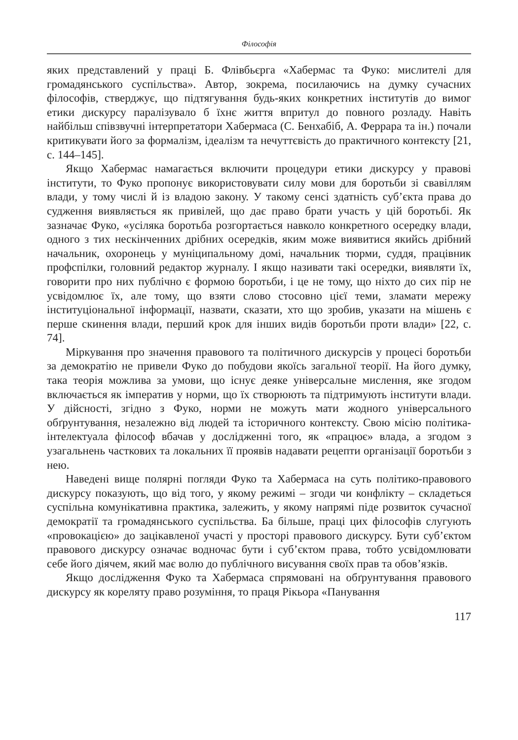Філософія
яких представлений у праці Б. Флівбьєрга «Хабермас та Фуко: мислителі для громадянського суспільства». Автор, зокрема, посилаючись на думку сучасних філософів, стверджує, що підтягування будь-яких конкретних інститутів до вимог етики дискурсу паралізувало б їхнє життя впритул до повного розладу. Навіть найбільш співзвучні інтерпретатори Хабермаса (С. Бенхабіб, А. Феррара та ін.) почали критикувати його за формалізм, ідеалізм та нечуттєвість до практичного контексту [21, с. 144–145].
Якщо Хабермас намагається включити процедури етики дискурсу у правові інститути, то Фуко пропонує використовувати силу мови для боротьби зі свавіллям влади, у тому числі й із владою закону. У такому сенсі здатність суб’єкта права до судження виявляється як привілей, що дає право брати участь у цій боротьбі. Як зазначає Фуко, «усіляка боротьба розгортається навколо конкретного осередку влади, одного з тих нескінченних дрібних осередків, яким може виявитися якийсь дрібний начальник, охоронець у муніципальному домі, начальник тюрми, суддя, працівник профспілки, головний редактор журналу. І якщо називати такі осередки, виявляти їх, говорити про них публічно є формою боротьби, і це не тому, що ніхто до сих пір не усвідомлює їх, але тому, що взяти слово стосовно цієї теми, зламати мережу інституціональної інформації, назвати, сказати, хто що зробив, указати на мішень є перше скинення влади, перший крок для інших видів боротьби проти влади» [22, с. 74].
Міркування про значення правового та політичного дискурсів у процесі боротьби за демократію не привели Фуко до побудови якоїсь загальної теорії. На його думку, така теорія можлива за умови, що існує деяке універсальне мислення, яке згодом включається як імператив у норми, що їх створюють та підтримують інститути влади. У дійсності, згідно з Фуко, норми не можуть мати жодного універсального обґрунтування, незалежно від людей та історичного контексту. Свою місію політика-інтелектуала філософ вбачав у дослідженні того, як «працює» влада, а згодом з узагальнень часткових та локальних її проявів надавати рецепти організації боротьби з нею.
Наведені вище полярні погляди Фуко та Хабермаса на суть політико-правового дискурсу показують, що від того, у якому режимі – згоди чи конфлікту – складеться суспільна комунікативна практика, залежить, у якому напрямі піде розвиток сучасної демократії та громадянського суспільства. Ба більше, праці цих філософів слугують «провокацією» до зацікавленої участі у просторі правового дискурсу. Бути суб’єктом правового дискурсу означає водночас бути і суб’єктом права, тобто усвідомлювати себе його діячем, який має волю до публічного висування своїх прав та обов’язків.
Якщо дослідження Фуко та Хабермаса спрямовані на обґрунтування правового дискурсу як кореляту право розуміння, то праця Рікьора «Панування
117